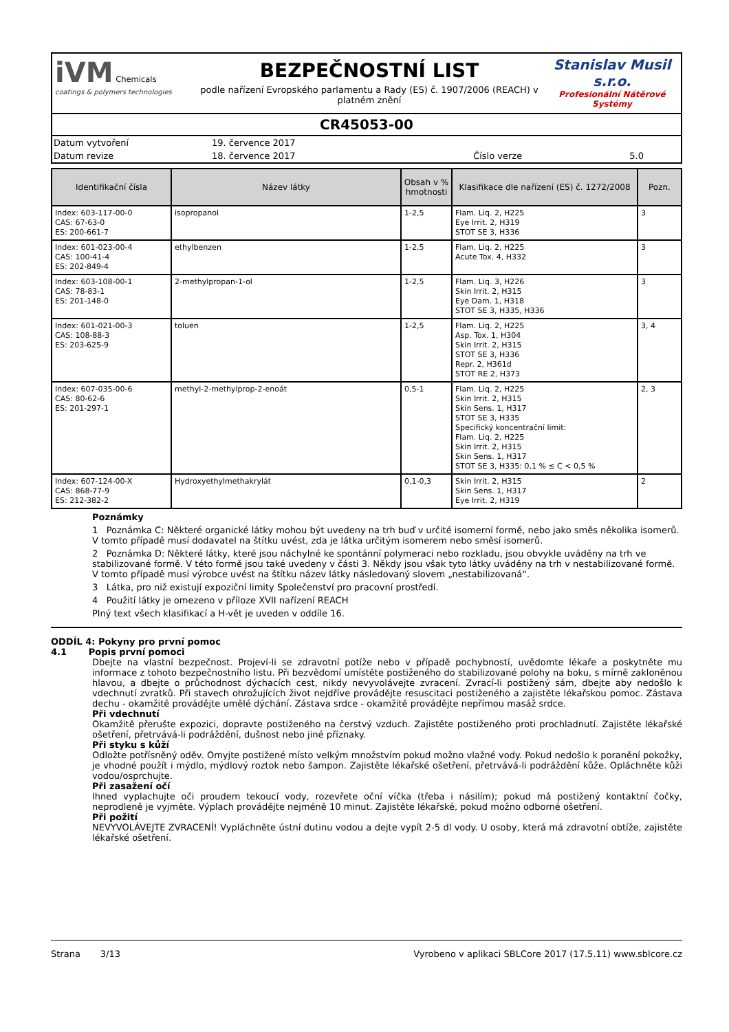iVM Chemicals
coatings & polymers technologies
BEZPEČNOSTNÍ LIST
podle nařízení Evropského parlamentu a Rady (ES) č. 1907/2006 (REACH) v platném znění
Stanislav Musil s.r.o.
Profesionální Nátěrové Systémy
CR45053-00
| Datum vytvoření | 19. července 2017 | | |
| Datum revize | 18. července 2017 | Číslo verze | 5.0 |
| Identifikační čísla | Název látky | Obsah v % hmotnosti | Klasifikace dle nařízení (ES) č. 1272/2008 | Pozn. |
| --- | --- | --- | --- | --- |
| Index: 603-117-00-0 CAS: 67-63-0 ES: 200-661-7 | isopropanol | 1-2,5 | Flam. Liq. 2, H225 Eye Irrit. 2, H319 STOT SE 3, H336 | 3 |
| Index: 601-023-00-4 CAS: 100-41-4 ES: 202-849-4 | ethylbenzen | 1-2,5 | Flam. Liq. 2, H225 Acute Tox. 4, H332 | 3 |
| Index: 603-108-00-1 CAS: 78-83-1 ES: 201-148-0 | 2-methylpropan-1-ol | 1-2,5 | Flam. Liq. 3, H226 Skin Irrit. 2, H315 Eye Dam. 1, H318 STOT SE 3, H335, H336 | 3 |
| Index: 601-021-00-3 CAS: 108-88-3 ES: 203-625-9 | toluen | 1-2,5 | Flam. Liq. 2, H225 Asp. Tox. 1, H304 Skin Irrit. 2, H315 STOT SE 3, H336 Repr. 2, H361d STOT RE 2, H373 | 3, 4 |
| Index: 607-035-00-6 CAS: 80-62-6 ES: 201-297-1 | methyl-2-methylprop-2-enoát | 0,5-1 | Flam. Liq. 2, H225 Skin Irrit. 2, H315 Skin Sens. 1, H317 STOT SE 3, H335 Specifický koncentrační limit: Flam. Liq. 2, H225 Skin Irrit. 2, H315 Skin Sens. 1, H317 STOT SE 3, H335: 0,1 % ≤ C < 0,5 % | 2, 3 |
| Index: 607-124-00-X CAS: 868-77-9 ES: 212-382-2 | Hydroxyethylmethakrylát | 0,1-0,3 | Skin Irrit. 2, H315 Skin Sens. 1, H317 Eye Irrit. 2, H319 | 2 |
Poznámky
1 Poznámka C: Některé organické látky mohou být uvedeny na trh buď v určité isomerní formě, nebo jako směs několika isomerů. V tomto případě musí dodavatel na štítku uvést, zda je látka určitým isomerem nebo směsí isomerů.
2 Poznámka D: Některé látky, které jsou náchylné ke spontánní polymeraci nebo rozkladu, jsou obvykle uváděny na trh ve stabilizované formě. V této formě jsou také uvedeny v části 3. Někdy jsou však tyto látky uváděny na trh v nestabilizované formě. V tomto případě musí výrobce uvést na štítku název látky následovaný slovem „nestabilizovaná“.
3 Látka, pro niž existují expoziční limity Společenství pro pracovní prostředí.
4 Použití látky je omezeno v příloze XVII nařízení REACH
Plný text všech klasifikací a H-vět je uveden v oddíle 16.
ODDÍL 4: Pokyny pro první pomoc
4.1 Popis první pomoci
Dbejte na vlastní bezpečnost. Projeví-li se zdravotní potíže nebo v případě pochybností, uvědomte lékaře a poskytněte mu informace z tohoto bezpečnostního listu. Při bezvědomí umístěte postiženého do stabilizované polohy na boku, s mírně zakloněnou hlavou, a dbejte o průchodnost dýchacích cest, nikdy nevyvolávejte zvracení. Zvrací-li postižený sám, dbejte aby nedošlo k vdechnutí zvratků. Při stavech ohrožujících život nejdříve provádějte resuscitaci postiženého a zajistěte lékařskou pomoc. Zástava dechu - okamžitě provádějte umělé dýchání. Zástava srdce - okamžitě provádějte nepřímou masáž srdce.
Při vdechnutí
Okamžitě přerušte expozici, dopravte postiženého na čerstvý vzduch. Zajistěte postiženého proti prochladnutí. Zajistěte lékařské ošetření, přetrvává-li podráždění, dušnost nebo jiné příznaky.
Při styku s kůží
Odložte potřísněný oděv. Omyjte postižené místo velkým množstvím pokud možno vlažné vody. Pokud nedošlo k poranění pokožky, je vhodné použít i mýdlo, mýdlový roztok nebo šampon. Zajistěte lékařské ošetření, přetrvává-li podráždění kůže. Opláchněte kůži vodou/osprchujte.
Při zasažení očí
Ihned vyplachujte oči proudem tekoucí vody, rozevřete oční víčka (třeba i násilím); pokud má postižený kontaktní čočky, neprodleně je vyjměte. Výplach provádějte nejméně 10 minut. Zajistěte lékařské, pokud možno odborné ošetření.
Při požití
NEVYVOLÁVEJTE ZVRACENÍ! Vypláchněte ústní dutinu vodou a dejte vypít 2-5 dl vody. U osoby, která má zdravotní obtíže, zajistěte lékařské ošetření.
Strana 3/13 Vyrobeno v aplikaci SBLCore 2017 (17.5.11) www.sblcore.cz